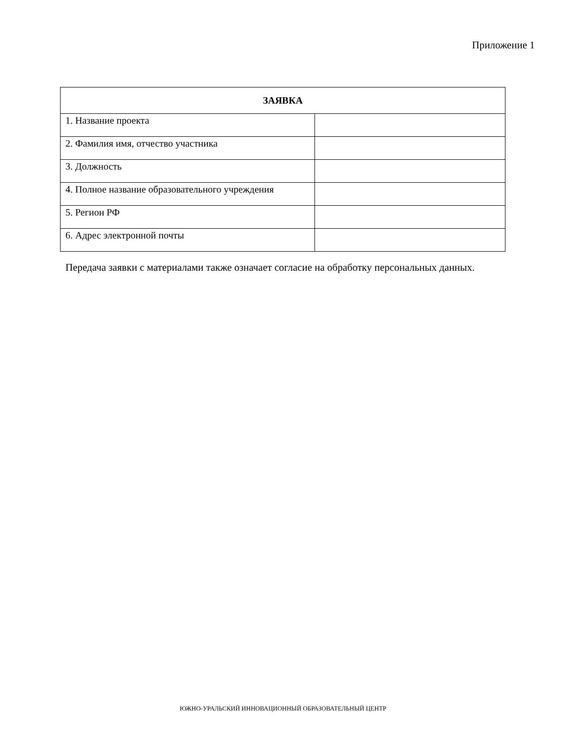Приложение 1
| ЗАЯВКА | |
| --- | --- |
| 1. Название проекта | |
| 2. Фамилия имя, отчество участника | |
| 3. Должность | |
| 4. Полное название образовательного учреждения | |
| 5. Регион РФ | |
| 6. Адрес электронной почты | |
Передача заявки с материалами также означает согласие на обработку персональных данных.
ЮЖНО-УРАЛЬСКИЙ ИННОВАЦИОННЫЙ ОБРАЗОВАТЕЛЬНЫЙ ЦЕНТР